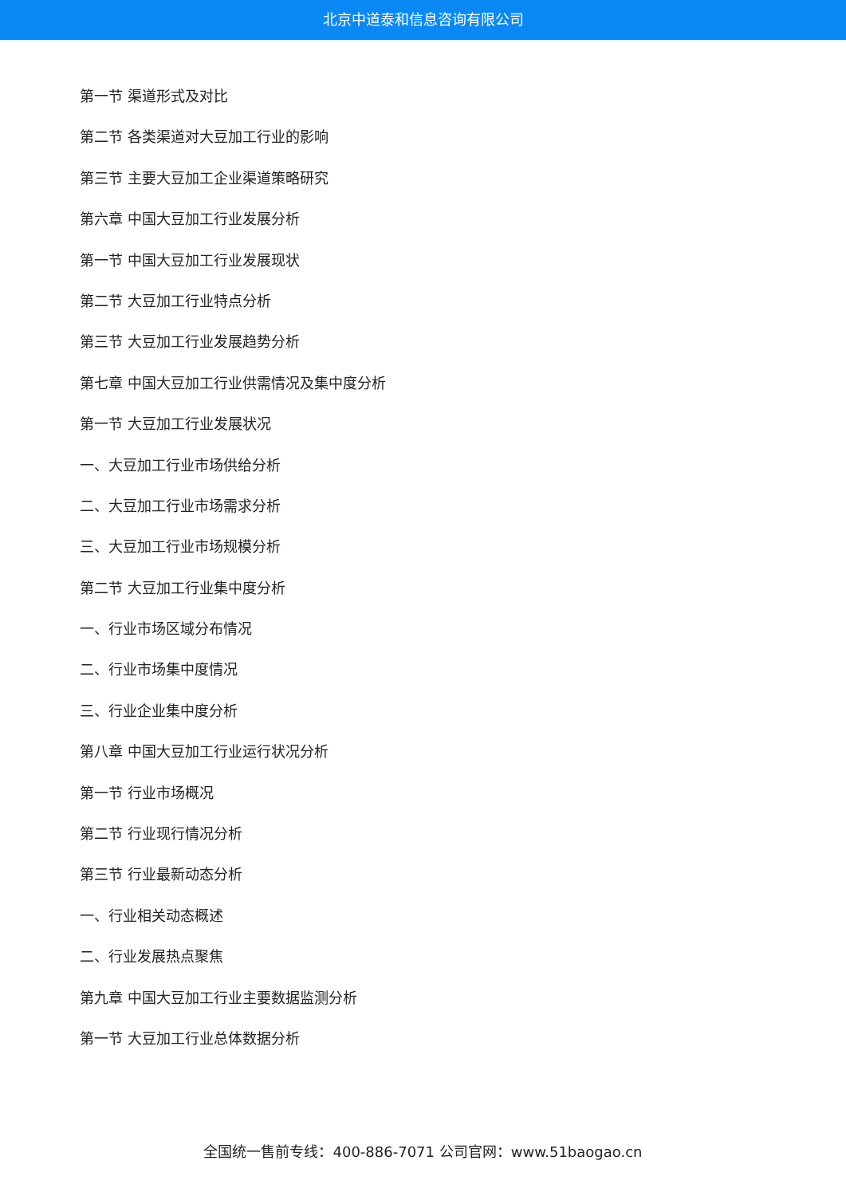北京中道泰和信息咨询有限公司
第一节 渠道形式及对比
第二节 各类渠道对大豆加工行业的影响
第三节 主要大豆加工企业渠道策略研究
第六章 中国大豆加工行业发展分析
第一节 中国大豆加工行业发展现状
第二节 大豆加工行业特点分析
第三节 大豆加工行业发展趋势分析
第七章 中国大豆加工行业供需情况及集中度分析
第一节 大豆加工行业发展状况
一、大豆加工行业市场供给分析
二、大豆加工行业市场需求分析
三、大豆加工行业市场规模分析
第二节 大豆加工行业集中度分析
一、行业市场区域分布情况
二、行业市场集中度情况
三、行业企业集中度分析
第八章 中国大豆加工行业运行状况分析
第一节 行业市场概况
第二节 行业现行情况分析
第三节 行业最新动态分析
一、行业相关动态概述
二、行业发展热点聚焦
第九章 中国大豆加工行业主要数据监测分析
第一节 大豆加工行业总体数据分析
全国统一售前专线：400-886-7071 公司官网：www.51baogao.cn